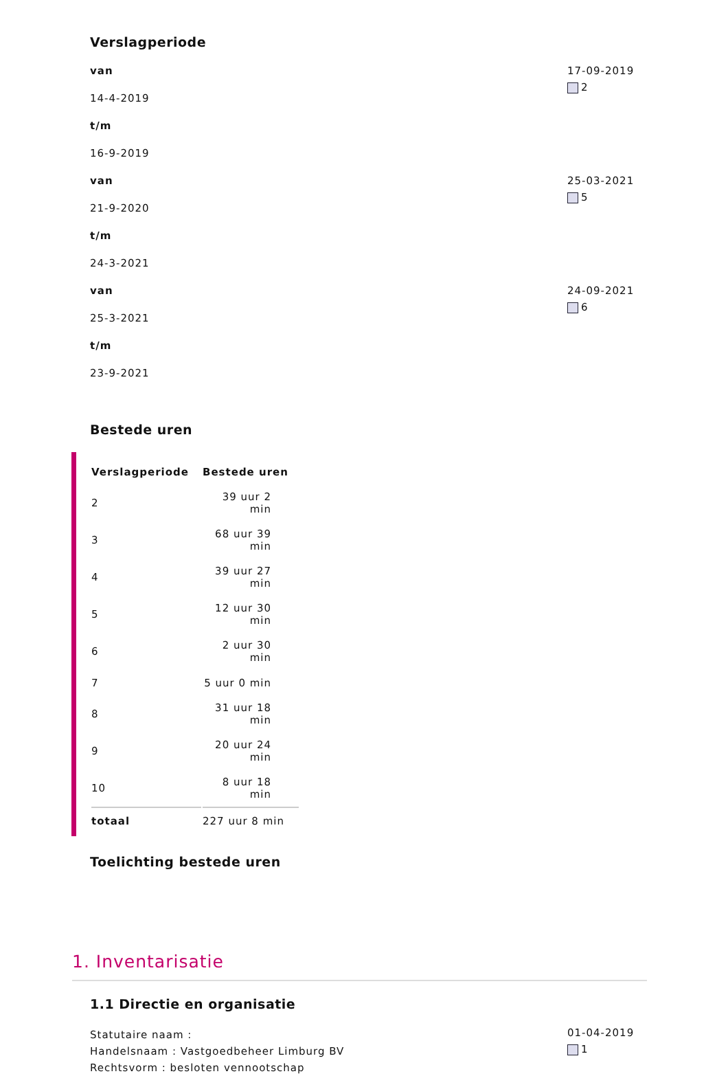Verslagperiode
van
14-4-2019
t/m
16-9-2019
17-09-2019
2
van
21-9-2020
t/m
24-3-2021
25-03-2021
5
van
25-3-2021
t/m
23-9-2021
24-09-2021
6
Bestede uren
| Verslagperiode | Bestede uren |
| --- | --- |
| 2 | 39 uur 2 min |
| 3 | 68 uur 39 min |
| 4 | 39 uur 27 min |
| 5 | 12 uur 30 min |
| 6 | 2 uur 30 min |
| 7 | 5 uur 0 min |
| 8 | 31 uur 18 min |
| 9 | 20 uur 24 min |
| 10 | 8 uur 18 min |
| totaal | 227 uur 8 min |
Toelichting bestede uren
1. Inventarisatie
1.1 Directie en organisatie
Statutaire naam :
Handelsnaam : Vastgoedbeheer Limburg BV
Rechtsvorm : besloten vennootschap
01-04-2019
1